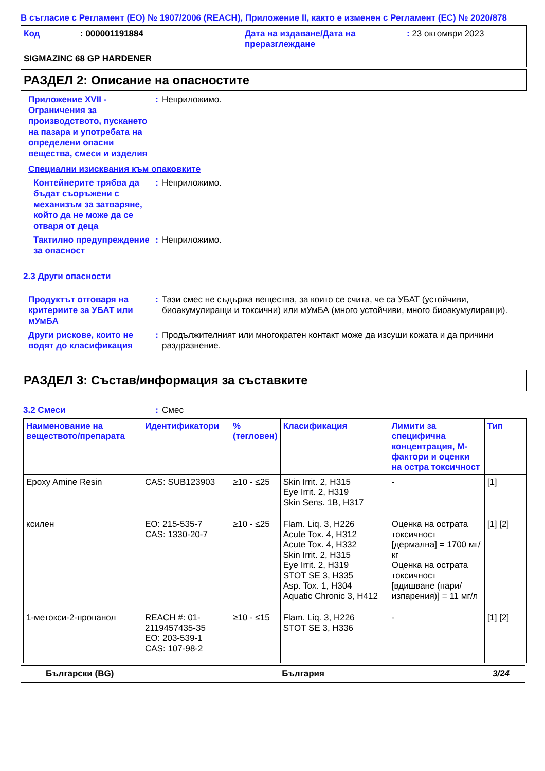В съгласие с Регламент (ЕО) № 1907/2006 (REACH), Приложение II, както е изменен с Регламент (ЕС) № 2020/878
Код : 000001191884 Дата на издаване/Дата на преразглеждане
: 23 октомври 2023
SIGMAZINC 68 GP HARDENER
РАЗДЕЛ 2: Описание на опасностите
Приложение XVII - Ограничения за производството, пускането на пазара и употребата на определени опасни вещества, смеси и изделия
: Неприложимо.
Специални изисквания към опаковките
Контейнерите трябва да бъдат съоръжени с механизъм за затваряне, който да не може да се отваря от деца
: Неприложимо.
Тактилно предупреждение за опасност
: Неприложимо.
2.3 Други опасности
Продуктът отговаря на критериите за УБАТ или мУмБА
: Тази смес не съдържа вещества, за които се счита, че са УБАТ (устойчиви, биоакумулиращи и токсични) или мУмБА (много устойчиви, много биоакумулиращи).
Други рискове, които не водят до класификация
: Продължителният или многократен контакт може да изсуши кожата и да причини раздразнение.
РАЗДЕЛ 3: Състав/информация за съставките
3.2 Смеси : Смес
| Наименование на веществото/препарата | Идентификатори | % (тегловен) | Класификация | Лимити за специфична концентрация, M-фактори и оценки на остра токсичност | Тип |
| --- | --- | --- | --- | --- | --- |
| Epoxy Amine Resin | CAS: SUB123903 | ≥10 - ≤25 | Skin Irrit. 2, H315 Eye Irrit. 2, H319 Skin Sens. 1B, H317 | - | [1] |
| ксилен | ЕО: 215-535-7 CAS: 1330-20-7 | ≥10 - ≤25 | Flam. Liq. 3, H226 Acute Tox. 4, H312 Acute Tox. 4, H332 Skin Irrit. 2, H315 Eye Irrit. 2, H319 STOT SE 3, H335 Asp. Tox. 1, H304 Aquatic Chronic 3, H412 | Оценка на острата токсичност [дермална] = 1700 мг/кг Оценка на острата токсичност [вдишване (пари/изпарения)] = 11 мг/л | [1] [2] |
| 1-метокси-2-пропанол | REACH #: 01-2119457435-35 ЕО: 203-539-1 CAS: 107-98-2 | ≥10 - ≤15 | Flam. Liq. 3, H226 STOT SE 3, H336 | - | [1] [2] |
Български (BG) България 3/24